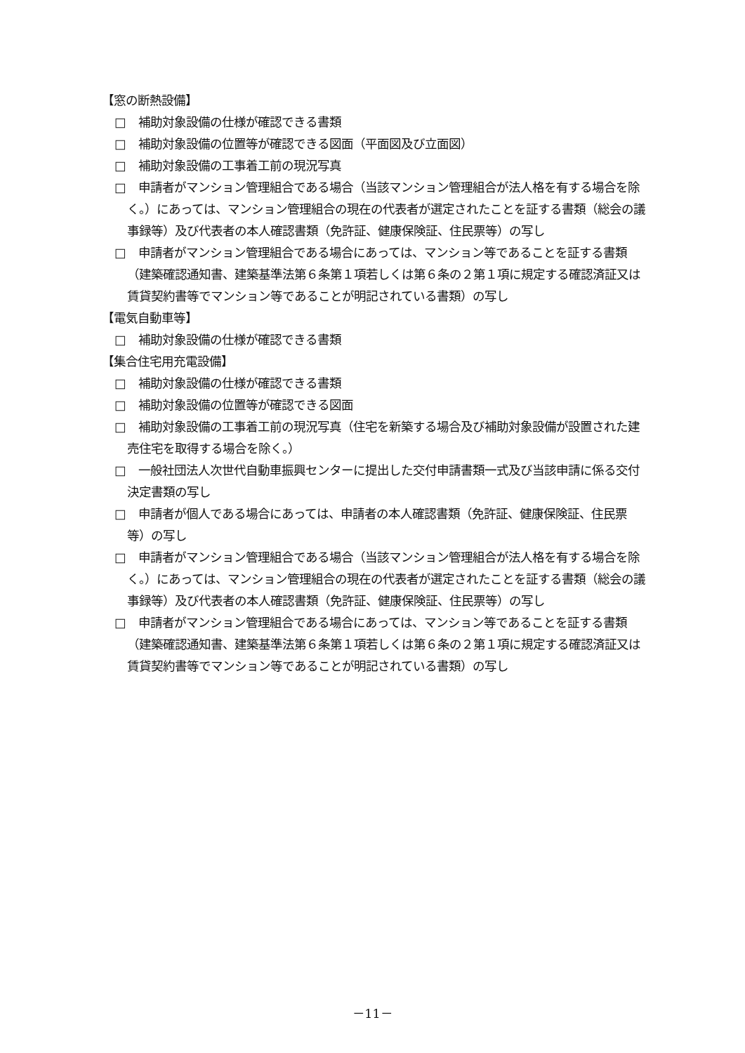【窓の断熱設備】
□　補助対象設備の仕様が確認できる書類
□　補助対象設備の位置等が確認できる図面（平面図及び立面図）
□　補助対象設備の工事着工前の現況写真
□　申請者がマンション管理組合である場合（当該マンション管理組合が法人格を有する場合を除く。）にあっては、マンション管理組合の現在の代表者が選定されたことを証する書類（総会の議事録等）及び代表者の本人確認書類（免許証、健康保険証、住民票等）の写し
□　申請者がマンション管理組合である場合にあっては、マンション等であることを証する書類（建築確認通知書、建築基準法第６条第１項若しくは第６条の２第１項に規定する確認済証又は賃貸契約書等でマンション等であることが明記されている書類）の写し
【電気自動車等】
□　補助対象設備の仕様が確認できる書類
【集合住宅用充電設備】
□　補助対象設備の仕様が確認できる書類
□　補助対象設備の位置等が確認できる図面
□　補助対象設備の工事着工前の現況写真（住宅を新築する場合及び補助対象設備が設置された建売住宅を取得する場合を除く。）
□　一般社団法人次世代自動車振興センターに提出した交付申請書類一式及び当該申請に係る交付決定書類の写し
□　申請者が個人である場合にあっては、申請者の本人確認書類（免許証、健康保険証、住民票等）の写し
□　申請者がマンション管理組合である場合（当該マンション管理組合が法人格を有する場合を除く。）にあっては、マンション管理組合の現在の代表者が選定されたことを証する書類（総会の議事録等）及び代表者の本人確認書類（免許証、健康保険証、住民票等）の写し
□　申請者がマンション管理組合である場合にあっては、マンション等であることを証する書類（建築確認通知書、建築基準法第６条第１項若しくは第６条の２第１項に規定する確認済証又は賃貸契約書等でマンション等であることが明記されている書類）の写し
－11－